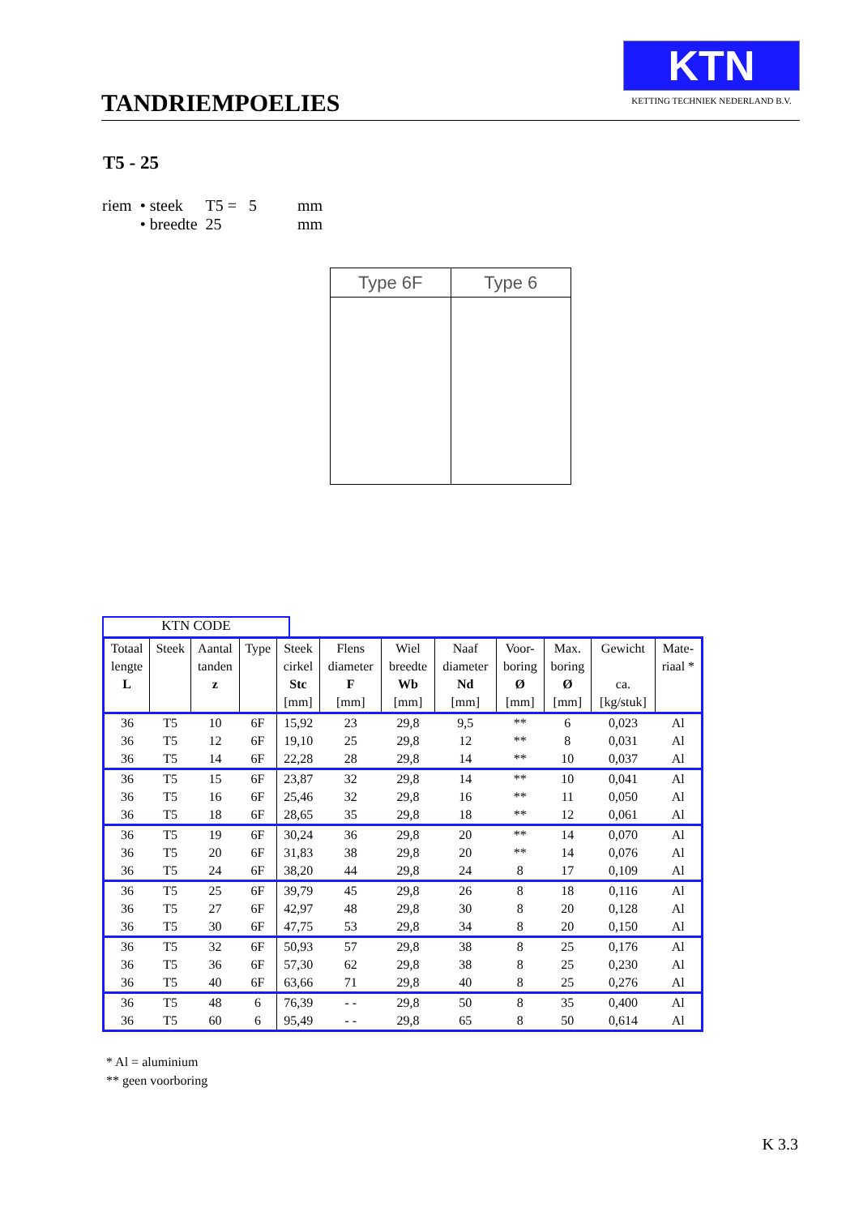TANDRIEMPOELIES
KTN
KETTING TECHNIEK NEDERLAND B.V.
T5 - 25
| riem | • steek | T5 = 5 | mm |
| | • breedte | 25 | mm |
Type 6F Type 6
KTN CODE
| Totaal lengte L | Steek | Aantal tanden z | Type | Steek cirkel Stc [mm] | Flens diameter F [mm] | Wiel breedte Wb [mm] | Naaf diameter Nd [mm] | Voor- boring Ø [mm] | Max. boring Ø [mm] | Gewicht ca. [kg/stuk] | Mate- riaal * |
| --- | --- | --- | --- | --- | --- | --- | --- | --- | --- | --- | --- |
| 36 | T5 | 10 | 6F | 15,92 | 23 | 29,8 | 9,5 | ** | 6 | 0,023 | Al |
| 36 | T5 | 12 | 6F | 19,10 | 25 | 29,8 | 12 | ** | 8 | 0,031 | Al |
| 36 | T5 | 14 | 6F | 22,28 | 28 | 29,8 | 14 | ** | 10 | 0,037 | Al |
| 36 | T5 | 15 | 6F | 23,87 | 32 | 29,8 | 14 | ** | 10 | 0,041 | Al |
| 36 | T5 | 16 | 6F | 25,46 | 32 | 29,8 | 16 | ** | 11 | 0,050 | Al |
| 36 | T5 | 18 | 6F | 28,65 | 35 | 29,8 | 18 | ** | 12 | 0,061 | Al |
| 36 | T5 | 19 | 6F | 30,24 | 36 | 29,8 | 20 | ** | 14 | 0,070 | Al |
| 36 | T5 | 20 | 6F | 31,83 | 38 | 29,8 | 20 | ** | 14 | 0,076 | Al |
| 36 | T5 | 24 | 6F | 38,20 | 44 | 29,8 | 24 | 8 | 17 | 0,109 | Al |
| 36 | T5 | 25 | 6F | 39,79 | 45 | 29,8 | 26 | 8 | 18 | 0,116 | Al |
| 36 | T5 | 27 | 6F | 42,97 | 48 | 29,8 | 30 | 8 | 20 | 0,128 | Al |
| 36 | T5 | 30 | 6F | 47,75 | 53 | 29,8 | 34 | 8 | 20 | 0,150 | Al |
| 36 | T5 | 32 | 6F | 50,93 | 57 | 29,8 | 38 | 8 | 25 | 0,176 | Al |
| 36 | T5 | 36 | 6F | 57,30 | 62 | 29,8 | 38 | 8 | 25 | 0,230 | Al |
| 36 | T5 | 40 | 6F | 63,66 | 71 | 29,8 | 40 | 8 | 25 | 0,276 | Al |
| 36 | T5 | 48 | 6 | 76,39 | - - | 29,8 | 50 | 8 | 35 | 0,400 | Al |
| 36 | T5 | 60 | 6 | 95,49 | - - | 29,8 | 65 | 8 | 50 | 0,614 | Al |
* Al = aluminium
** geen voorboring
K 3.3